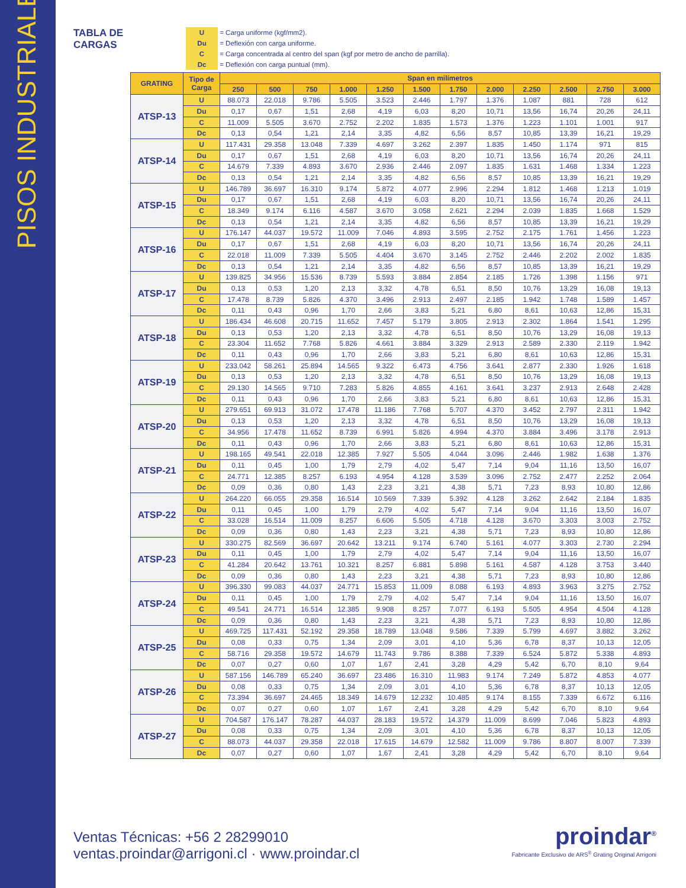PISOS INDUSTRIALES
TABLA DE CARGAS
U = Carga uniforme (kgf/mm2).
Du = Deflexión con carga uniforme.
C = Carga concentrada al centro del span (kgf por metro de ancho de parrilla).
Dc = Deflexión con carga puntual (mm).
| GRATING | Tipo de Carga | Span en milímetros | | | | | | | | | | | |
| --- | --- | --- | --- | --- | --- | --- | --- | --- | --- | --- | --- | --- | --- |
| | | 250 | 500 | 750 | 1.000 | 1.250 | 1.500 | 1.750 | 2.000 | 2.250 | 2.500 | 2.750 | 3.000 |
| ATSP-13 | U | 88.073 | 22.018 | 9.786 | 5.505 | 3.523 | 2.446 | 1.797 | 1.376 | 1.087 | 881 | 728 | 612 |
| | Du | 0,17 | 0,67 | 1,51 | 2,68 | 4,19 | 6,03 | 8,20 | 10,71 | 13,56 | 16,74 | 20,26 | 24,11 |
| | C | 11.009 | 5.505 | 3.670 | 2.752 | 2.202 | 1.835 | 1.573 | 1.376 | 1.223 | 1.101 | 1.001 | 917 |
| | Dc | 0,13 | 0,54 | 1,21 | 2,14 | 3,35 | 4,82 | 6,56 | 8,57 | 10,85 | 13,39 | 16,21 | 19,29 |
| ATSP-14 | U | 117.431 | 29.358 | 13.048 | 7.339 | 4.697 | 3.262 | 2.397 | 1.835 | 1.450 | 1.174 | 971 | 815 |
| | Du | 0,17 | 0,67 | 1,51 | 2,68 | 4,19 | 6,03 | 8,20 | 10,71 | 13,56 | 16,74 | 20,26 | 24,11 |
| | C | 14.679 | 7.339 | 4.893 | 3.670 | 2.936 | 2.446 | 2.097 | 1.835 | 1.631 | 1.468 | 1.334 | 1.223 |
| | Dc | 0,13 | 0,54 | 1,21 | 2,14 | 3,35 | 4,82 | 6,56 | 8,57 | 10,85 | 13,39 | 16,21 | 19,29 |
| ATSP-15 | U | 146.789 | 36.697 | 16.310 | 9.174 | 5.872 | 4.077 | 2.996 | 2.294 | 1.812 | 1.468 | 1.213 | 1.019 |
| | Du | 0,17 | 0,67 | 1,51 | 2,68 | 4,19 | 6,03 | 8,20 | 10,71 | 13,56 | 16,74 | 20,26 | 24,11 |
| | C | 18.349 | 9.174 | 6.116 | 4.587 | 3.670 | 3.058 | 2.621 | 2.294 | 2.039 | 1.835 | 1.668 | 1.529 |
| | Dc | 0,13 | 0,54 | 1,21 | 2,14 | 3,35 | 4,82 | 6,56 | 8,57 | 10,85 | 13,39 | 16,21 | 19,29 |
| ATSP-16 | U | 176.147 | 44.037 | 19.572 | 11.009 | 7.046 | 4.893 | 3.595 | 2.752 | 2.175 | 1.761 | 1.456 | 1.223 |
| | Du | 0,17 | 0,67 | 1,51 | 2,68 | 4,19 | 6,03 | 8,20 | 10,71 | 13,56 | 16,74 | 20,26 | 24,11 |
| | C | 22.018 | 11.009 | 7.339 | 5.505 | 4.404 | 3.670 | 3.145 | 2.752 | 2.446 | 2.202 | 2.002 | 1.835 |
| | Dc | 0,13 | 0,54 | 1,21 | 2,14 | 3,35 | 4,82 | 6,56 | 8,57 | 10,85 | 13,39 | 16,21 | 19,29 |
| ATSP-17 | U | 139.825 | 34.956 | 15.536 | 8.739 | 5.593 | 3.884 | 2.854 | 2.185 | 1.726 | 1.398 | 1.156 | 971 |
| | Du | 0,13 | 0,53 | 1,20 | 2,13 | 3,32 | 4,78 | 6,51 | 8,50 | 10,76 | 13,29 | 16,08 | 19,13 |
| | C | 17.478 | 8.739 | 5.826 | 4.370 | 3.496 | 2.913 | 2.497 | 2.185 | 1.942 | 1.748 | 1.589 | 1.457 |
| | Dc | 0,11 | 0,43 | 0,96 | 1,70 | 2,66 | 3,83 | 5,21 | 6,80 | 8,61 | 10,63 | 12,86 | 15,31 |
| ATSP-18 | U | 186.434 | 46.608 | 20.715 | 11.652 | 7.457 | 5.179 | 3.805 | 2.913 | 2.302 | 1.864 | 1.541 | 1.295 |
| | Du | 0,13 | 0,53 | 1,20 | 2,13 | 3,32 | 4,78 | 6,51 | 8,50 | 10,76 | 13,29 | 16,08 | 19,13 |
| | C | 23.304 | 11.652 | 7.768 | 5.826 | 4.661 | 3.884 | 3.329 | 2.913 | 2.589 | 2.330 | 2.119 | 1.942 |
| | Dc | 0,11 | 0,43 | 0,96 | 1,70 | 2,66 | 3,83 | 5,21 | 6,80 | 8,61 | 10,63 | 12,86 | 15,31 |
| ATSP-19 | U | 233.042 | 58.261 | 25.894 | 14.565 | 9.322 | 6.473 | 4.756 | 3.641 | 2.877 | 2.330 | 1.926 | 1.618 |
| | Du | 0,13 | 0,53 | 1,20 | 2,13 | 3,32 | 4,78 | 6,51 | 8,50 | 10,76 | 13,29 | 16,08 | 19,13 |
| | C | 29.130 | 14.565 | 9.710 | 7.283 | 5.826 | 4.855 | 4.161 | 3.641 | 3.237 | 2.913 | 2.648 | 2.428 |
| | Dc | 0,11 | 0,43 | 0,96 | 1,70 | 2,66 | 3,83 | 5,21 | 6,80 | 8,61 | 10,63 | 12,86 | 15,31 |
| ATSP-20 | U | 279.651 | 69.913 | 31.072 | 17.478 | 11.186 | 7.768 | 5.707 | 4.370 | 3.452 | 2.797 | 2.311 | 1.942 |
| | Du | 0,13 | 0,53 | 1,20 | 2,13 | 3,32 | 4,78 | 6,51 | 8,50 | 10,76 | 13,29 | 16,08 | 19,13 |
| | C | 34.956 | 17.478 | 11.652 | 8.739 | 6.991 | 5.826 | 4.994 | 4.370 | 3.884 | 3.496 | 3.178 | 2.913 |
| | Dc | 0,11 | 0,43 | 0,96 | 1,70 | 2,66 | 3,83 | 5,21 | 6,80 | 8,61 | 10,63 | 12,86 | 15,31 |
| ATSP-21 | U | 198.165 | 49.541 | 22.018 | 12.385 | 7.927 | 5.505 | 4.044 | 3.096 | 2.446 | 1.982 | 1.638 | 1.376 |
| | Du | 0,11 | 0,45 | 1,00 | 1,79 | 2,79 | 4,02 | 5,47 | 7,14 | 9,04 | 11,16 | 13,50 | 16,07 |
| | C | 24.771 | 12.385 | 8.257 | 6.193 | 4.954 | 4.128 | 3.539 | 3.096 | 2.752 | 2.477 | 2.252 | 2.064 |
| | Dc | 0,09 | 0,36 | 0,80 | 1,43 | 2,23 | 3,21 | 4,38 | 5,71 | 7,23 | 8,93 | 10,80 | 12,86 |
| ATSP-22 | U | 264.220 | 66.055 | 29.358 | 16.514 | 10.569 | 7.339 | 5.392 | 4.128 | 3.262 | 2.642 | 2.184 | 1.835 |
| | Du | 0,11 | 0,45 | 1,00 | 1,79 | 2,79 | 4,02 | 5,47 | 7,14 | 9,04 | 11,16 | 13,50 | 16,07 |
| | C | 33.028 | 16.514 | 11.009 | 8.257 | 6.606 | 5.505 | 4.718 | 4.128 | 3.670 | 3.303 | 3.003 | 2.752 |
| | Dc | 0,09 | 0,36 | 0,80 | 1,43 | 2,23 | 3,21 | 4,38 | 5,71 | 7,23 | 8,93 | 10,80 | 12,86 |
| ATSP-23 | U | 330.275 | 82.569 | 36.697 | 20.642 | 13.211 | 9.174 | 6.740 | 5.161 | 4.077 | 3.303 | 2.730 | 2.294 |
| | Du | 0,11 | 0,45 | 1,00 | 1,79 | 2,79 | 4,02 | 5,47 | 7,14 | 9,04 | 11,16 | 13,50 | 16,07 |
| | C | 41.284 | 20.642 | 13.761 | 10.321 | 8.257 | 6.881 | 5.898 | 5.161 | 4.587 | 4.128 | 3.753 | 3.440 |
| | Dc | 0,09 | 0,36 | 0,80 | 1,43 | 2,23 | 3,21 | 4,38 | 5,71 | 7,23 | 8,93 | 10,80 | 12,86 |
| ATSP-24 | U | 396.330 | 99.083 | 44.037 | 24.771 | 15.853 | 11.009 | 8.088 | 6.193 | 4.893 | 3.963 | 3.275 | 2.752 |
| | Du | 0,11 | 0,45 | 1,00 | 1,79 | 2,79 | 4,02 | 5,47 | 7,14 | 9,04 | 11,16 | 13,50 | 16,07 |
| | C | 49.541 | 24.771 | 16.514 | 12.385 | 9.908 | 8.257 | 7.077 | 6.193 | 5.505 | 4.954 | 4.504 | 4.128 |
| | Dc | 0,09 | 0,36 | 0,80 | 1,43 | 2,23 | 3,21 | 4,38 | 5,71 | 7,23 | 8,93 | 10,80 | 12,86 |
| ATSP-25 | U | 469.725 | 117.431 | 52.192 | 29.358 | 18.789 | 13.048 | 9.586 | 7.339 | 5.799 | 4.697 | 3.882 | 3.262 |
| | Du | 0,08 | 0,33 | 0,75 | 1,34 | 2,09 | 3,01 | 4,10 | 5,36 | 6,78 | 8,37 | 10,13 | 12,05 |
| | C | 58.716 | 29.358 | 19.572 | 14.679 | 11.743 | 9.786 | 8.388 | 7.339 | 6.524 | 5.872 | 5.338 | 4.893 |
| | Dc | 0,07 | 0,27 | 0,60 | 1,07 | 1,67 | 2,41 | 3,28 | 4,29 | 5,42 | 6,70 | 8,10 | 9,64 |
| ATSP-26 | U | 587.156 | 146.789 | 65.240 | 36.697 | 23.486 | 16.310 | 11.983 | 9.174 | 7.249 | 5.872 | 4.853 | 4.077 |
| | Du | 0,08 | 0,33 | 0,75 | 1,34 | 2,09 | 3,01 | 4,10 | 5,36 | 6,78 | 8,37 | 10,13 | 12,05 |
| | C | 73.394 | 36.697 | 24.465 | 18.349 | 14.679 | 12.232 | 10.485 | 9.174 | 8.155 | 7.339 | 6.672 | 6.116 |
| | Dc | 0,07 | 0,27 | 0,60 | 1,07 | 1,67 | 2,41 | 3,28 | 4,29 | 5,42 | 6,70 | 8,10 | 9,64 |
| ATSP-27 | U | 704.587 | 176.147 | 78.287 | 44.037 | 28.183 | 19.572 | 14.379 | 11.009 | 8.699 | 7.046 | 5.823 | 4.893 |
| | Du | 0,08 | 0,33 | 0,75 | 1,34 | 2,09 | 3,01 | 4,10 | 5,36 | 6,78 | 8,37 | 10,13 | 12,05 |
| | C | 88.073 | 44.037 | 29.358 | 22.018 | 17.615 | 14.679 | 12.582 | 11.009 | 9.786 | 8.807 | 8.007 | 7.339 |
| | Dc | 0,07 | 0,27 | 0,60 | 1,07 | 1,67 | 2,41 | 3,28 | 4,29 | 5,42 | 6,70 | 8,10 | 9,64 |
Ventas Técnicas: +56 2 28299010
ventas.proindar@arrigoni.cl · www.proindar.cl
proindar<sup>®</sup>
Fabricante Exclusivo de ARS<sup>®</sup> Grating Original Arrigoni